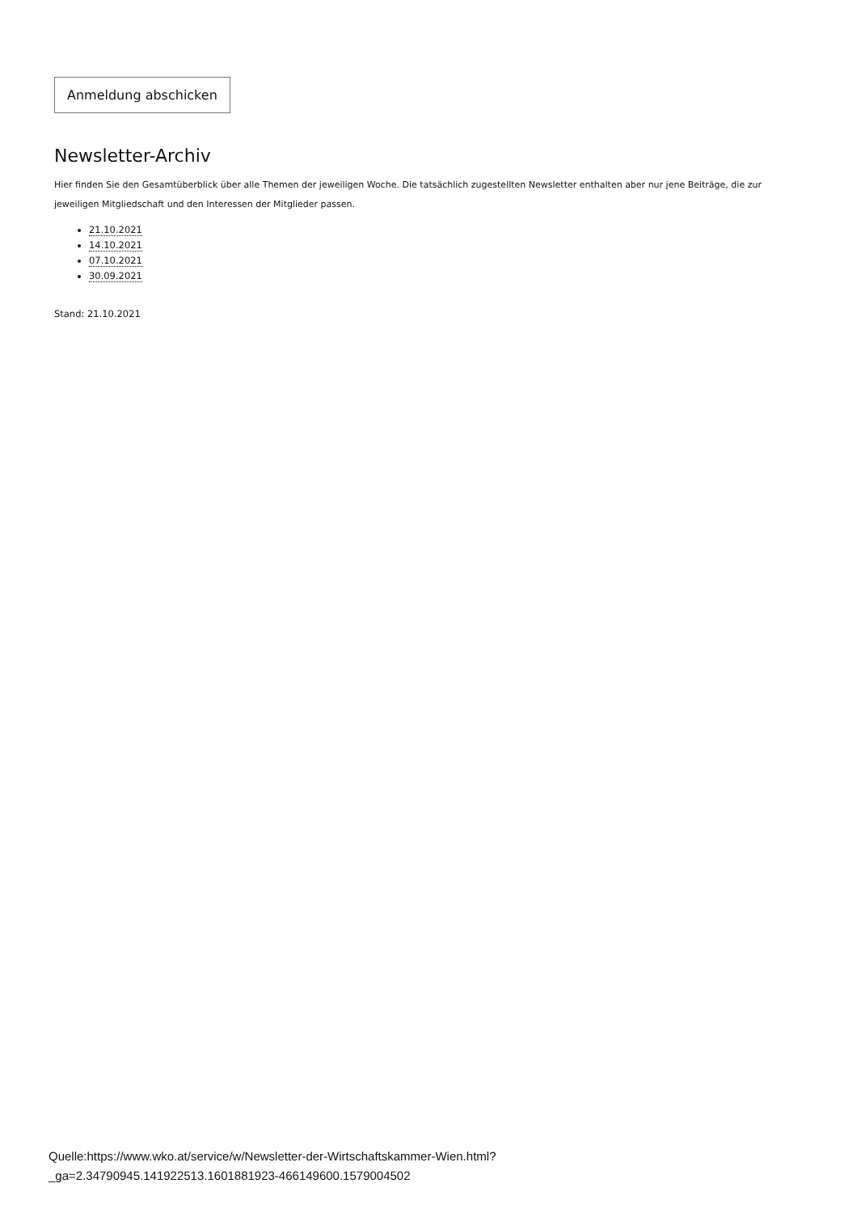Anmeldung abschicken
Newsletter-Archiv
Hier finden Sie den Gesamtüberblick über alle Themen der jeweiligen Woche. Die tatsächlich zugestellten Newsletter enthalten aber nur jene Beiträge, die zur jeweiligen Mitgliedschaft und den Interessen der Mitglieder passen.
21.10.2021
14.10.2021
07.10.2021
30.09.2021
Stand: 21.10.2021
Quelle:https://www.wko.at/service/w/Newsletter-der-Wirtschaftskammer-Wien.html?
_ga=2.34790945.141922513.1601881923-466149600.1579004502